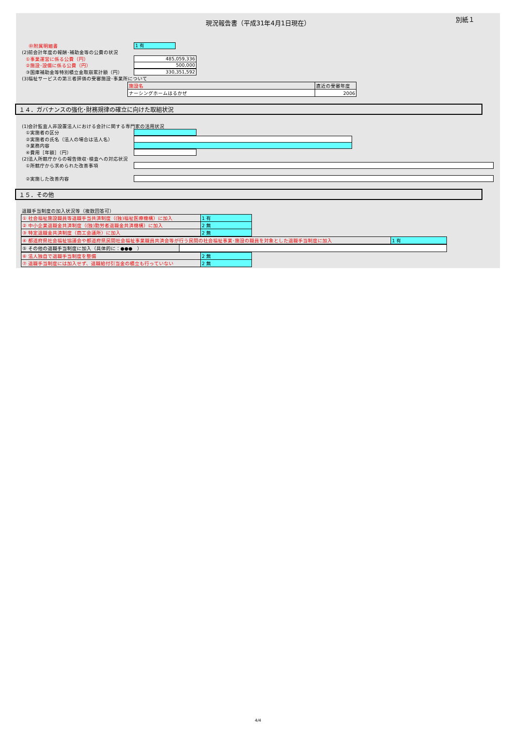別紙１
現況報告書（平成31年4月1日現在）
㊥附属明細書
1 有
(2)前会計年度の報酬･補助金等の公費の状況
①事業運営に係る公費（円）
485,059,336
②施設･設備に係る公費（円）
500,000
③国庫補助金等特別積立金取崩累計額（円）
330,351,592
(3)福祉サービスの第三者評価の受審施設･事業所について
| 施設名 | 直近の受審年度 |
| ナーシングホームはるかぜ | 2006 |
１４．ガバナンスの強化･財務規律の確立に向けた取組状況
(1)会計監査人非設置法人における会計に関する専門家の活用状況
①実施者の区分
②実施者の氏名（法人の場合は法人名）
③業務内容
④費用［年額］（円）
(2)法人所轄庁からの報告徴収･検査への対応状況
①所轄庁から求められた改善事項
②実施した改善内容
１５．その他
退職手当制度の加入状況等（複数回答可）
| ① 社会福祉施設職員等退職手当共済制度（(独)福祉医療機構）に加入 | 1 有 |
| ② 中小企業退職金共済制度（(独)勤労者退職金共済機構）に加入 | 2 無 |
| ③ 特定退職金共済制度（商工会議所）に加入 | 2 無 |
| ④ 都道府県社会福祉協議会や都道府県民間社会福祉事業職員共済会等が行う民間の社会福祉事業･施設の職員を対象とした退職手当制度に加入 | 1 有 |
| ⑤ その他の退職手当制度に加入（具体的に：●●● ） | |
| ⑥ 法人独自で退職手当制度を整備 | 2 無 |
| ⑦ 退職手当制度には加入せず、退職給付引当金の積立も行っていない | 2 無 |
4/4